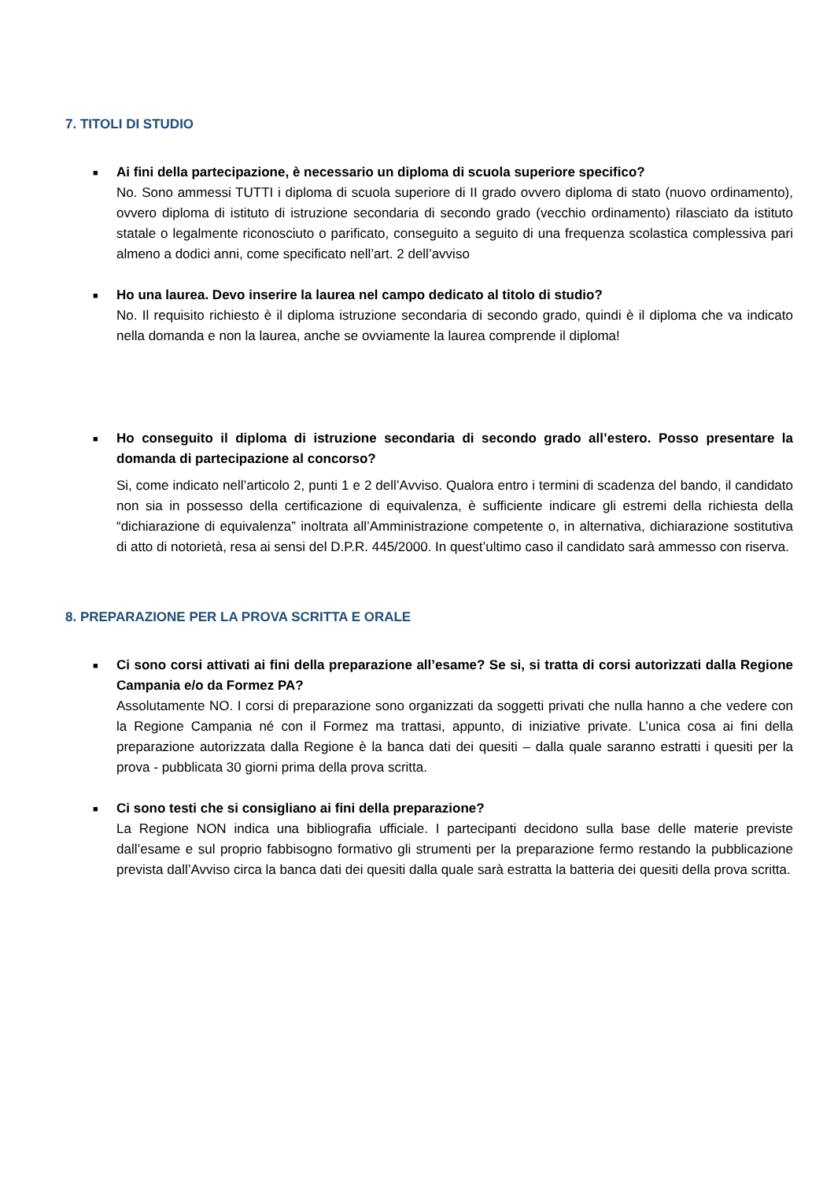7. TITOLI DI STUDIO
■
Ai fini della partecipazione, è necessario un diploma di scuola superiore specifico?
No. Sono ammessi TUTTI i diploma di scuola superiore di II grado ovvero diploma di stato (nuovo ordinamento), ovvero diploma di istituto di istruzione secondaria di secondo grado (vecchio ordinamento) rilasciato da istituto statale o legalmente riconosciuto o parificato, conseguito a seguito di una frequenza scolastica complessiva pari almeno a dodici anni, come specificato nell’art. 2 dell’avviso
■
Ho una laurea. Devo inserire la laurea nel campo dedicato al titolo di studio?
No. Il requisito richiesto è il diploma istruzione secondaria di secondo grado, quindi è il diploma che va indicato nella domanda e non la laurea, anche se ovviamente la laurea comprende il diploma!
■
Ho conseguito il diploma di istruzione secondaria di secondo grado all’estero. Posso presentare la domanda di partecipazione al concorso?
Si, come indicato nell’articolo 2, punti 1 e 2 dell’Avviso. Qualora entro i termini di scadenza del bando, il candidato non sia in possesso della certificazione di equivalenza, è sufficiente indicare gli estremi della richiesta della “dichiarazione di equivalenza” inoltrata all’Amministrazione competente o, in alternativa, dichiarazione sostitutiva di atto di notorietà, resa ai sensi del D.P.R. 445/2000. In quest’ultimo caso il candidato sarà ammesso con riserva.
8. PREPARAZIONE PER LA PROVA SCRITTA E ORALE
■
Ci sono corsi attivati ai fini della preparazione all’esame? Se si, si tratta di corsi autorizzati dalla Regione Campania e/o da Formez PA?
Assolutamente NO. I corsi di preparazione sono organizzati da soggetti privati che nulla hanno a che vedere con la Regione Campania né con il Formez ma trattasi, appunto, di iniziative private. L’unica cosa ai fini della preparazione autorizzata dalla Regione è la banca dati dei quesiti – dalla quale saranno estratti i quesiti per la prova - pubblicata 30 giorni prima della prova scritta.
■
Ci sono testi che si consigliano ai fini della preparazione?
La Regione NON indica una bibliografia ufficiale. I partecipanti decidono sulla base delle materie previste dall’esame e sul proprio fabbisogno formativo gli strumenti per la preparazione fermo restando la pubblicazione prevista dall’Avviso circa la banca dati dei quesiti dalla quale sarà estratta la batteria dei quesiti della prova scritta.